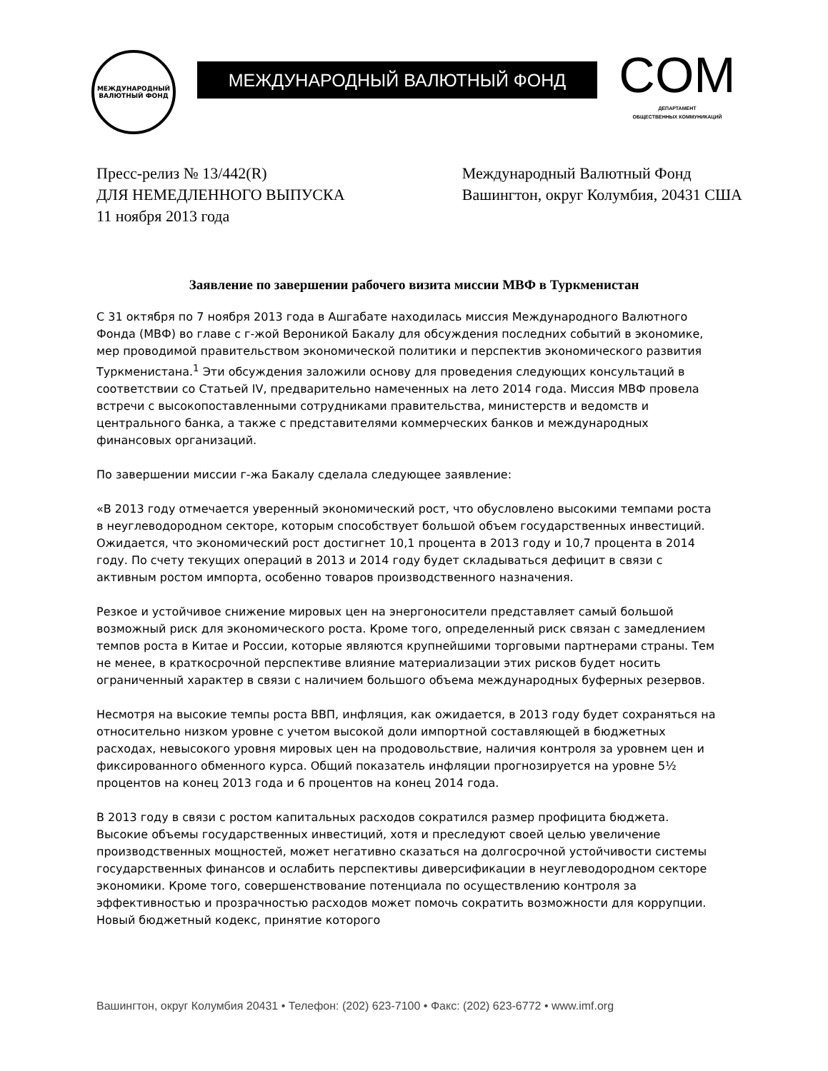МЕЖДУНАРОДНЫЙ
ВАЛЮТНЫЙ ФОНД
МЕЖДУНАРОДНЫЙ ВАЛЮТНЫЙ ФОНД
COM
ДЕПАРТАМЕНТ
ОБЩЕСТВЕННЫХ КОММУНИКАЦИЙ
Пресс-релиз № 13/442(R)
ДЛЯ НЕМЕДЛЕННОГО ВЫПУСКА
11 ноября 2013 года
Международный Валютный Фонд
Вашингтон, округ Колумбия, 20431 США
Заявление по завершении рабочего визита миссии МВФ в Туркменистан
С 31 октября по 7 ноября 2013 года в Ашгабате находилась миссия Международного Валютного Фонда (МВФ) во главе с г-жой Вероникой Бакалу для обсуждения последних событий в экономике, мер проводимой правительством экономической политики и перспектив экономического развития Туркменистана.<sup>1</sup> Эти обсуждения заложили основу для проведения следующих консультаций в соответствии со Статьей IV, предварительно намеченных на лето 2014 года. Миссия МВФ провела встречи с высокопоставленными сотрудниками правительства, министерств и ведомств и центрального банка, а также с представителями коммерческих банков и международных финансовых организаций.
По завершении миссии г-жа Бакалу сделала следующее заявление:
«В 2013 году отмечается уверенный экономический рост, что обусловлено высокими темпами роста в неуглеводородном секторе, которым способствует большой объем государственных инвестиций. Ожидается, что экономический рост достигнет 10,1 процента в 2013 году и 10,7 процента в 2014 году. По счету текущих операций в 2013 и 2014 году будет складываться дефицит в связи с активным ростом импорта, особенно товаров производственного назначения.
Резкое и устойчивое снижение мировых цен на энергоносители представляет самый большой возможный риск для экономического роста. Кроме того, определенный риск связан с замедлением темпов роста в Китае и России, которые являются крупнейшими торговыми партнерами страны. Тем не менее, в краткосрочной перспективе влияние материализации этих рисков будет носить ограниченный характер в связи с наличием большого объема международных буферных резервов.
Несмотря на высокие темпы роста ВВП, инфляция, как ожидается, в 2013 году будет сохраняться на относительно низком уровне с учетом высокой доли импортной составляющей в бюджетных расходах, невысокого уровня мировых цен на продовольствие, наличия контроля за уровнем цен и фиксированного обменного курса. Общий показатель инфляции прогнозируется на уровне 5½ процентов на конец 2013 года и 6 процентов на конец 2014 года.
В 2013 году в связи с ростом капитальных расходов сократился размер профицита бюджета. Высокие объемы государственных инвестиций, хотя и преследуют своей целью увеличение производственных мощностей, может негативно сказаться на долгосрочной устойчивости системы государственных финансов и ослабить перспективы диверсификации в неуглеводородном секторе экономики. Кроме того, совершенствование потенциала по осуществлению контроля за эффективностью и прозрачностью расходов может помочь сократить возможности для коррупции. Новый бюджетный кодекс, принятие которого
Вашингтон, округ Колумбия 20431 • Телефон: (202) 623-7100 • Факс: (202) 623-6772 • www.imf.org